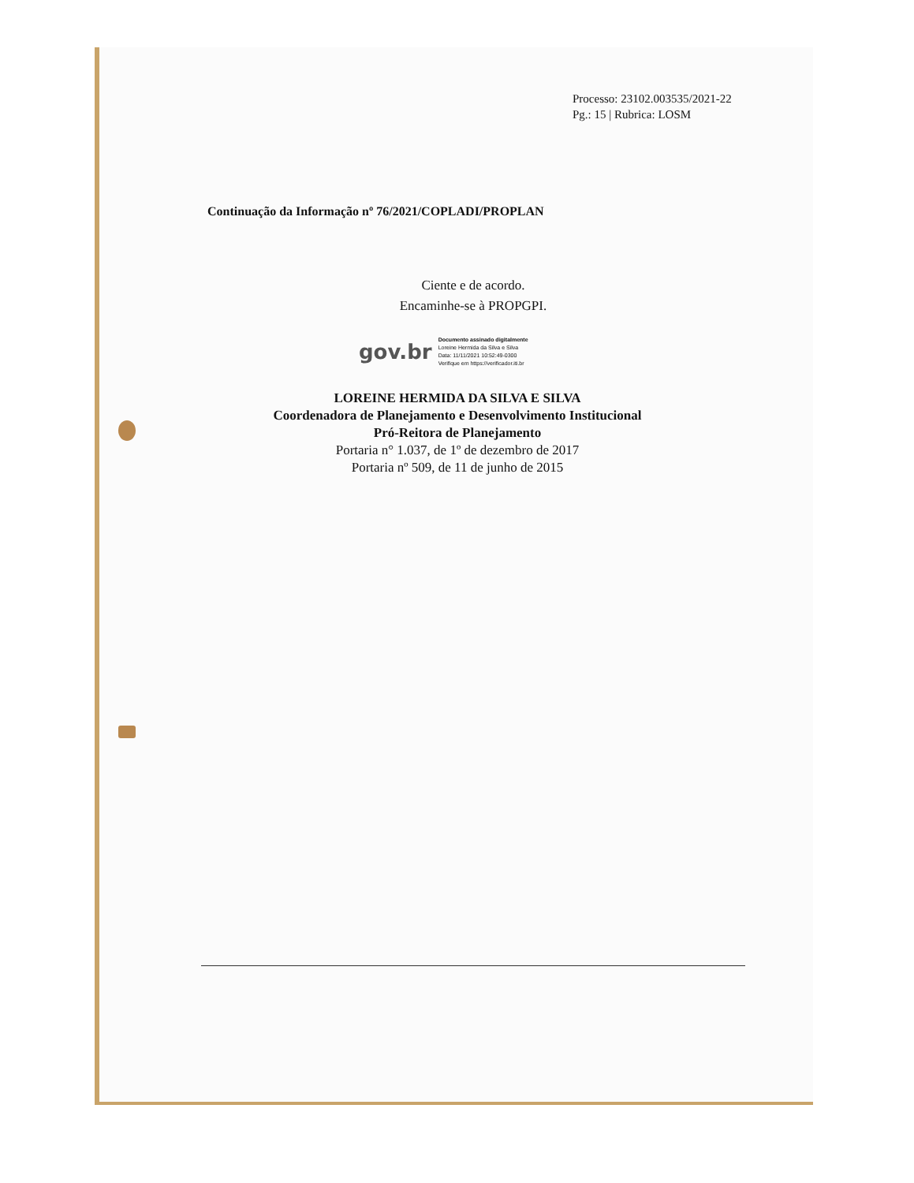Processo: 23102.003535/2021-22
Pg.: 15 | Rubrica: LOSM
Continuação da Informação nº 76/2021/COPLADI/PROPLAN
Ciente e de acordo.
Encaminhe-se à PROPGPI.
gov.br
Documento assinado digitalmente
Loreine Hermida da Silva e Silva
Data: 11/11/2021 10:52:49-0300
Verifique em https://verificador.iti.br
LOREINE HERMIDA DA SILVA E SILVA
Coordenadora de Planejamento e Desenvolvimento Institucional
Pró-Reitora de Planejamento
Portaria n° 1.037, de 1º de dezembro de 2017
Portaria nº 509, de 11 de junho de 2015